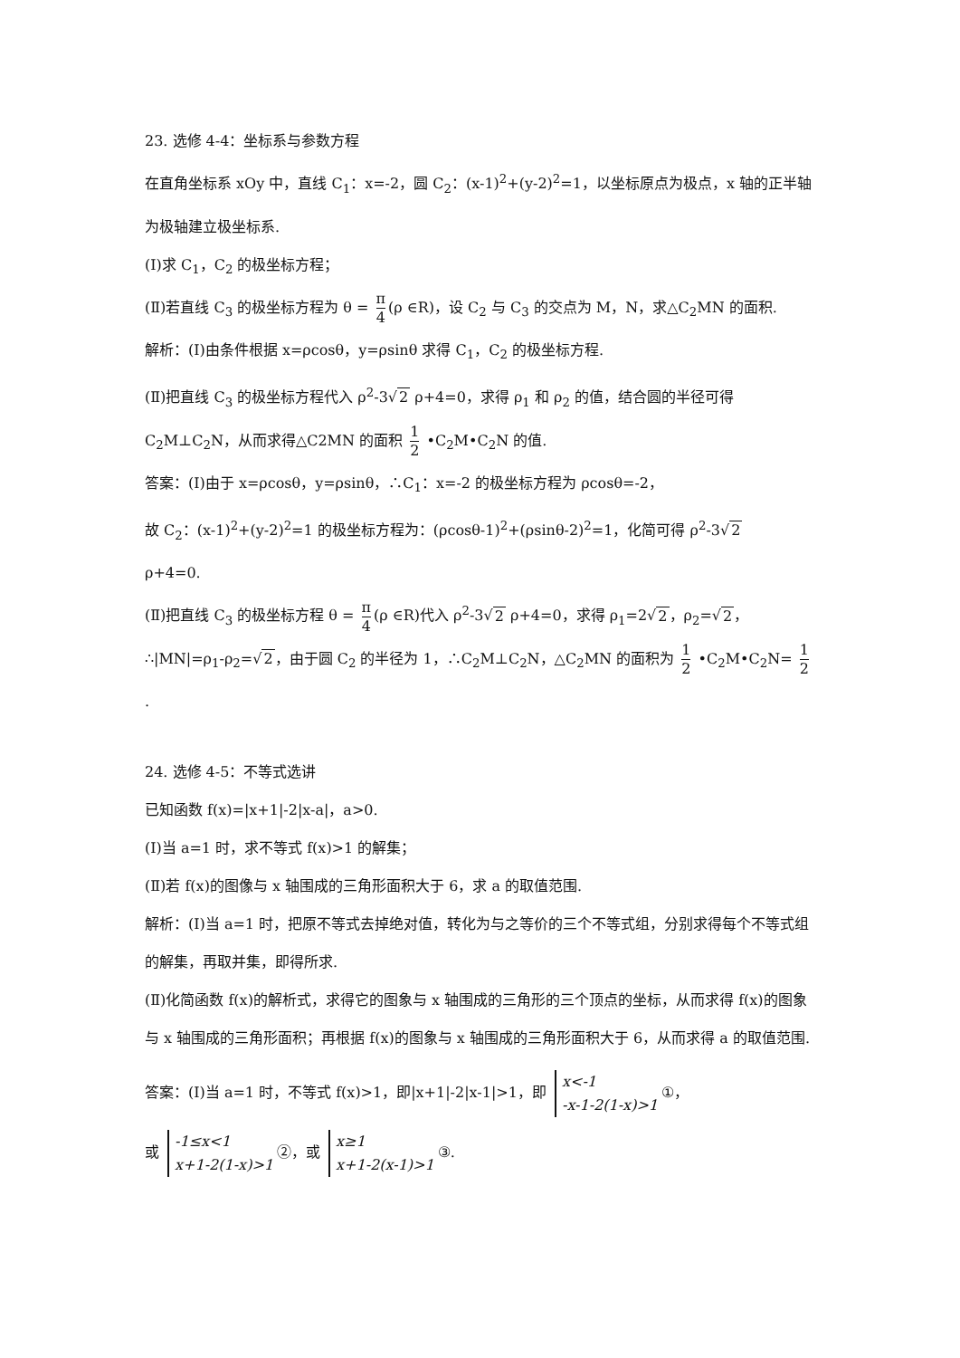23. 选修 4-4：坐标系与参数方程
在直角坐标系 xOy 中，直线 C<sub>1</sub>：x=-2，圆 C<sub>2</sub>：(x-1)<sup>2</sup>+(y-2)<sup>2</sup>=1，以坐标原点为极点，x 轴的正半轴为极轴建立极坐标系.
(Ⅰ)求 C<sub>1</sub>，C<sub>2</sub> 的极坐标方程；
(Ⅱ)若直线 C<sub>3</sub> 的极坐标方程为 θ = π 4 (ρ ∈R)，设 C<sub>2</sub> 与 C<sub>3</sub> 的交点为 M，N，求△C<sub>2</sub>MN 的面积.
解析：(Ⅰ)由条件根据 x=ρcosθ，y=ρsinθ 求得 C<sub>1</sub>，C<sub>2</sub> 的极坐标方程.
(Ⅱ)把直线 C<sub>3</sub> 的极坐标方程代入 ρ<sup>2</sup>-3√2 ρ+4=0，求得 ρ<sub>1</sub> 和 ρ<sub>2</sub> 的值，结合圆的半径可得
C<sub>2</sub>M⊥C<sub>2</sub>N，从而求得△C2MN 的面积 1 2 •C<sub>2</sub>M•C<sub>2</sub>N 的值.
答案：(Ⅰ)由于 x=ρcosθ，y=ρsinθ，∴C<sub>1</sub>：x=-2 的极坐标方程为 ρcosθ=-2，
故 C<sub>2</sub>：(x-1)<sup>2</sup>+(y-2)<sup>2</sup>=1 的极坐标方程为：(ρcosθ-1)<sup>2</sup>+(ρsinθ-2)<sup>2</sup>=1，化简可得 ρ<sup>2</sup>-3√2
ρ+4=0.
(Ⅱ)把直线 C<sub>3</sub> 的极坐标方程 θ = π 4 (ρ ∈R)代入 ρ<sup>2</sup>-3√2 ρ+4=0，求得 ρ<sub>1</sub>=2√2，ρ<sub>2</sub>=√2，
∴|MN|=ρ<sub>1</sub>-ρ<sub>2</sub>=√2，由于圆 C<sub>2</sub> 的半径为 1，∴C<sub>2</sub>M⊥C<sub>2</sub>N，△C<sub>2</sub>MN 的面积为 1 2 •C<sub>2</sub>M•C<sub>2</sub>N= 1 2.
24. 选修 4-5：不等式选讲
已知函数 f(x)=|x+1|-2|x-a|，a>0.
(Ⅰ)当 a=1 时，求不等式 f(x)>1 的解集；
(Ⅱ)若 f(x)的图像与 x 轴围成的三角形面积大于 6，求 a 的取值范围.
解析：(Ⅰ)当 a=1 时，把原不等式去掉绝对值，转化为与之等价的三个不等式组，分别求得每个不等式组的解集，再取并集，即得所求.
(Ⅱ)化简函数 f(x)的解析式，求得它的图象与 x 轴围成的三角形的三个顶点的坐标，从而求得 f(x)的图象与 x 轴围成的三角形面积；再根据 f(x)的图象与 x 轴围成的三角形面积大于 6，从而求得 a 的取值范围.
答案：(Ⅰ)当 a=1 时，不等式 f(x)>1，即|x+1|-2|x-1|>1，即 x<-1
-x-1-2(1-x)>1 ①，
或 -1≤x<1
x+1-2(1-x)>1 ②，或 x≥1
x+1-2(x-1)>1 ③.